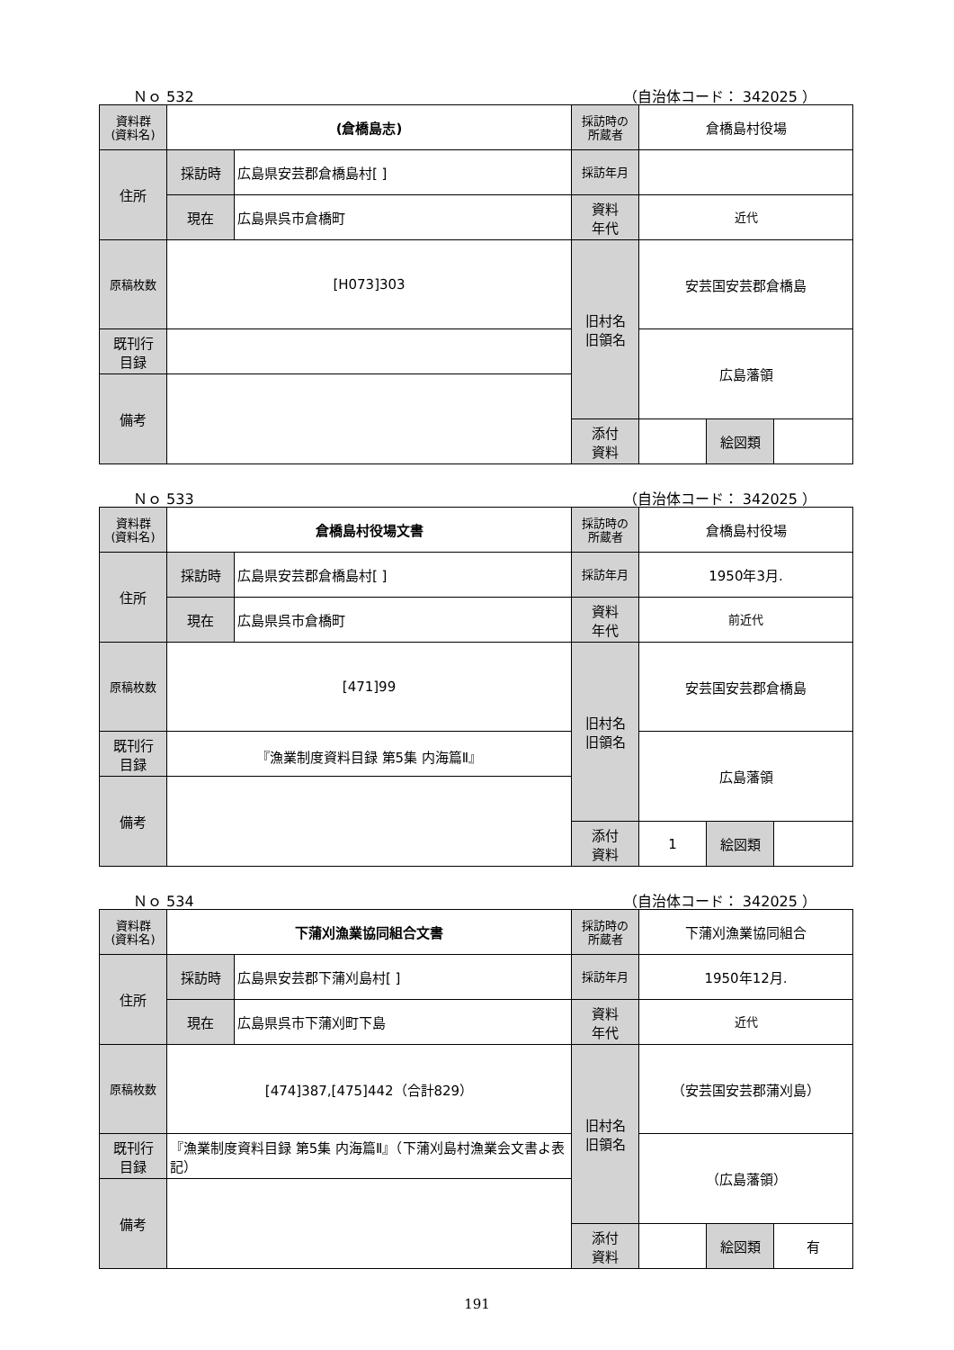Ｎｏ 532 （自治体コード： 342025 ）
| 資料群 (資料名) | (倉橋島志) | | 採訪時の 所蔵者 | 倉橋島村役場 | | |
| 住所 | 採訪時 | 広島県安芸郡倉橋島村[ ] | 採訪年月 | | | |
| | 現在 | 広島県呉市倉橋町 | 資料 年代 | 近代 | | |
| 原稿枚数 | [H073]303 | | 旧村名 旧領名 | 安芸国安芸郡倉橋島 | | |
| 既刊行 目録 | | | | 広島藩領 | | |
| 備考 | | | | | | |
| | | | 添付 資料 | | 絵図類 | |
Ｎｏ 533 （自治体コード： 342025 ）
| 資料群 (資料名) | 倉橋島村役場文書 | | 採訪時の 所蔵者 | 倉橋島村役場 | | |
| 住所 | 採訪時 | 広島県安芸郡倉橋島村[ ] | 採訪年月 | 1950年3月. | | |
| | 現在 | 広島県呉市倉橋町 | 資料 年代 | 前近代 | | |
| 原稿枚数 | [471]99 | | 旧村名 旧領名 | 安芸国安芸郡倉橋島 | | |
| 既刊行 目録 | 『漁業制度資料目録 第5集 内海篇Ⅱ』 | | | 広島藩領 | | |
| 備考 | | | | | | |
| | | | 添付 資料 | 1 | 絵図類 | |
Ｎｏ 534 （自治体コード： 342025 ）
| 資料群 (資料名) | 下蒲刈漁業協同組合文書 | | 採訪時の 所蔵者 | 下蒲刈漁業協同組合 | | |
| 住所 | 採訪時 | 広島県安芸郡下蒲刈島村[ ] | 採訪年月 | 1950年12月. | | |
| | 現在 | 広島県呉市下蒲刈町下島 | 資料 年代 | 近代 | | |
| 原稿枚数 | [474]387,[475]442（合計829） | | 旧村名 旧領名 | （安芸国安芸郡蒲刈島） | | |
| 既刊行 目録 | 『漁業制度資料目録 第5集 内海篇Ⅱ』（下蒲刈島村漁業会文書よ表記） | | | （広島藩領） | | |
| 備考 | | | | | | |
| | | | 添付 資料 | | 絵図類 | 有 |
191